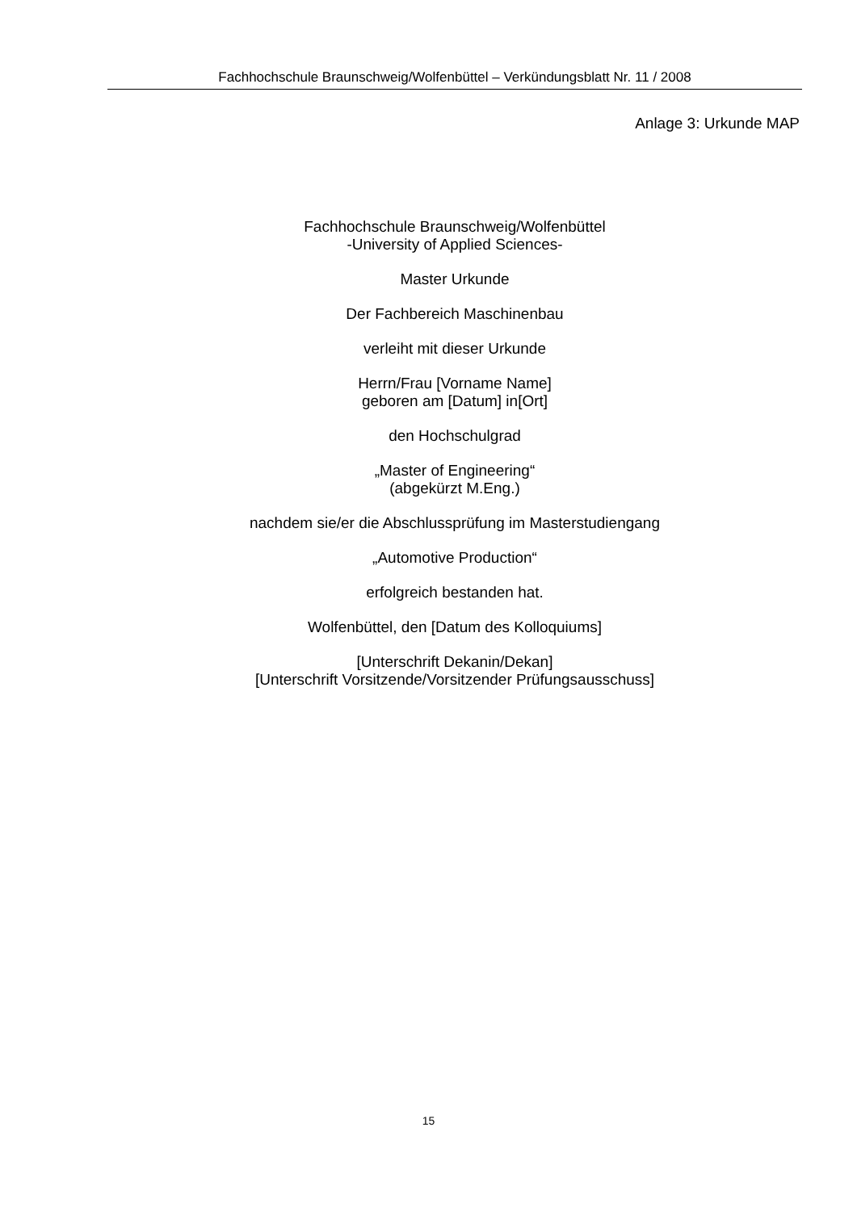Fachhochschule Braunschweig/Wolfenbüttel – Verkündungsblatt Nr. 11 / 2008
Anlage 3: Urkunde MAP
Fachhochschule Braunschweig/Wolfenbüttel
-University of Applied Sciences-
Master Urkunde
Der Fachbereich Maschinenbau
verleiht mit dieser Urkunde
Herrn/Frau [Vorname Name]
geboren am [Datum] in[Ort]
den Hochschulgrad
„Master of Engineering“
(abgekürzt M.Eng.)
nachdem sie/er die Abschlussprüfung im Masterstudiengang
„Automotive Production“
erfolgreich bestanden hat.
Wolfenbüttel, den [Datum des Kolloquiums]
[Unterschrift Dekanin/Dekan]
[Unterschrift Vorsitzende/Vorsitzender Prüfungsausschuss]
15